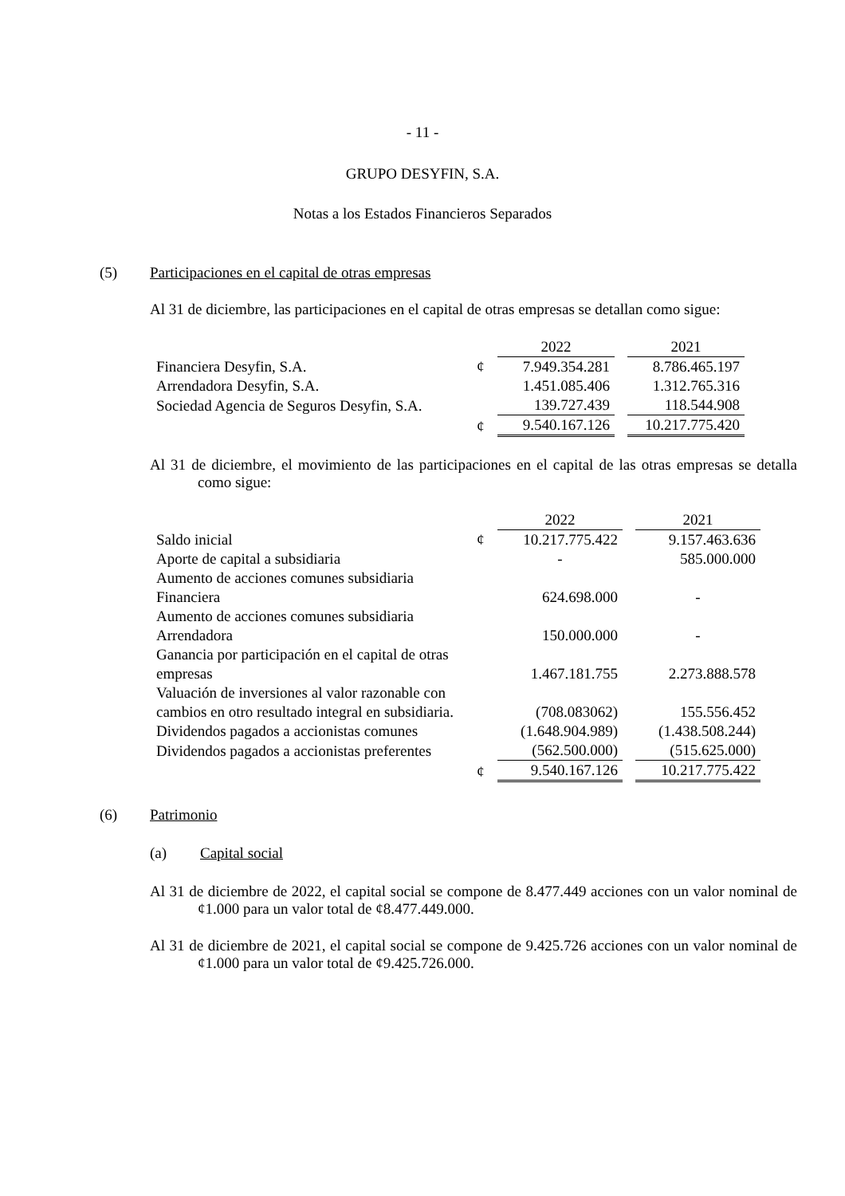- 11 -
GRUPO DESYFIN, S.A.
Notas a los Estados Financieros Separados
(5) Participaciones en el capital de otras empresas
Al 31 de diciembre, las participaciones en el capital de otras empresas se detallan como sigue:
| | | 2022 | | 2021 |
| Financiera Desyfin, S.A. | ¢ | 7.949.354.281 | | 8.786.465.197 |
| Arrendadora Desyfin, S.A. | | 1.451.085.406 | | 1.312.765.316 |
| Sociedad Agencia de Seguros Desyfin, S.A. | | 139.727.439 | | 118.544.908 |
| | ¢ | 9.540.167.126 | | 10.217.775.420 |
Al 31 de diciembre, el movimiento de las participaciones en el capital de las otras empresas se detalla como sigue:
| | | 2022 | | 2021 |
| Saldo inicial | ¢ | 10.217.775.422 | | 9.157.463.636 |
| Aporte de capital a subsidiaria | | - | | 585.000.000 |
| Aumento de acciones comunes subsidiaria Financiera | | 624.698.000 | | - |
| Aumento de acciones comunes subsidiaria Arrendadora | | 150.000.000 | | - |
| Ganancia por participación en el capital de otras empresas | | 1.467.181.755 | | 2.273.888.578 |
| Valuación de inversiones al valor razonable con cambios en otro resultado integral en subsidiaria. | | (708.083062) | | 155.556.452 |
| Dividendos pagados a accionistas comunes | | (1.648.904.989) | | (1.438.508.244) |
| Dividendos pagados a accionistas preferentes | | (562.500.000) | | (515.625.000) |
| | ¢ | 9.540.167.126 | | 10.217.775.422 |
(6) Patrimonio
(a) Capital social
Al 31 de diciembre de 2022, el capital social se compone de 8.477.449 acciones con un valor nominal de ¢1.000 para un valor total de ¢8.477.449.000.
Al 31 de diciembre de 2021, el capital social se compone de 9.425.726 acciones con un valor nominal de ¢1.000 para un valor total de ¢9.425.726.000.